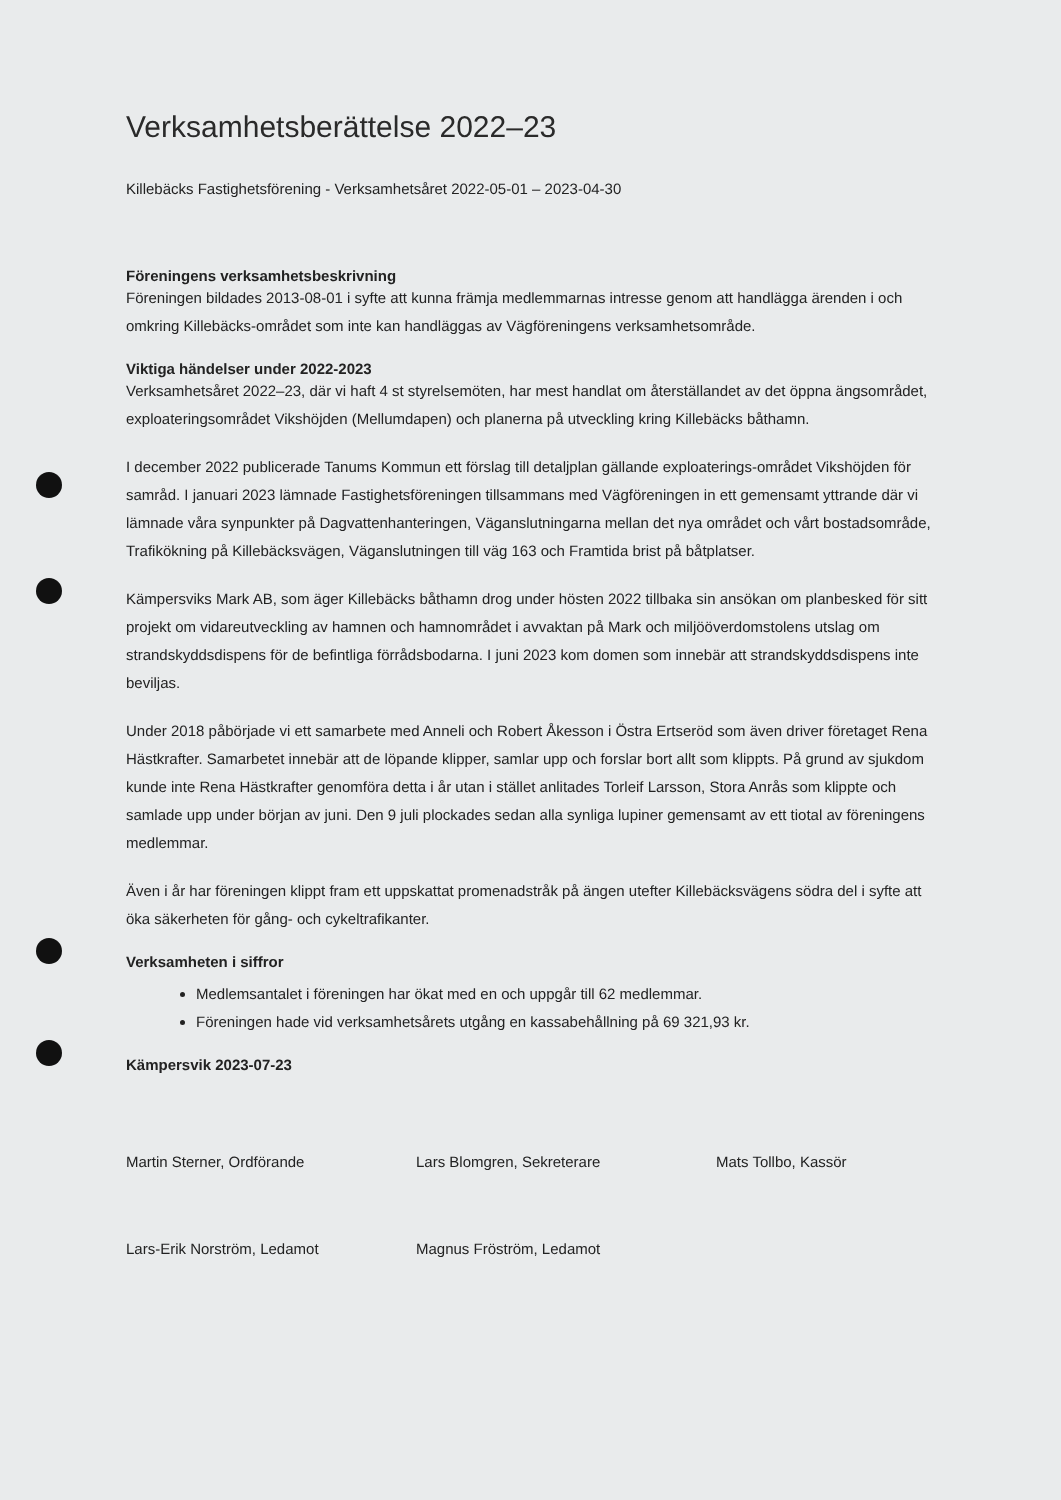Verksamhetsberättelse 2022–23
Killebäcks Fastighetsförening - Verksamhetsåret 2022-05-01 – 2023-04-30
Föreningens verksamhetsbeskrivning
Föreningen bildades 2013-08-01 i syfte att kunna främja medlemmarnas intresse genom att handlägga ärenden i och omkring Killebäcks-området som inte kan handläggas av Vägföreningens verksamhetsområde.
Viktiga händelser under 2022-2023
Verksamhetsåret 2022–23, där vi haft 4 st styrelsemöten, har mest handlat om återställandet av det öppna ängsområdet, exploateringsområdet Vikshöjden (Mellumdapen) och planerna på utveckling kring Killebäcks båthamn.
I december 2022 publicerade Tanums Kommun ett förslag till detaljplan gällande exploaterings-området Vikshöjden för samråd. I januari 2023 lämnade Fastighetsföreningen tillsammans med Vägföreningen in ett gemensamt yttrande där vi lämnade våra synpunkter på Dagvattenhanteringen, Väganslutningarna mellan det nya området och vårt bostadsområde, Trafikökning på Killebäcksvägen, Väganslutningen till väg 163 och Framtida brist på båtplatser.
Kämpersviks Mark AB, som äger Killebäcks båthamn drog under hösten 2022 tillbaka sin ansökan om planbesked för sitt projekt om vidareutveckling av hamnen och hamnområdet i avvaktan på Mark och miljööverdomstolens utslag om strandskyddsdispens för de befintliga förrådsbodarna. I juni 2023 kom domen som innebär att strandskyddsdispens inte beviljas.
Under 2018 påbörjade vi ett samarbete med Anneli och Robert Åkesson i Östra Ertseröd som även driver företaget Rena Hästkrafter. Samarbetet innebär att de löpande klipper, samlar upp och forslar bort allt som klippts. På grund av sjukdom kunde inte Rena Hästkrafter genomföra detta i år utan i stället anlitades Torleif Larsson, Stora Anrås som klippte och samlade upp under början av juni. Den 9 juli plockades sedan alla synliga lupiner gemensamt av ett tiotal av föreningens medlemmar.
Även i år har föreningen klippt fram ett uppskattat promenadstråk på ängen utefter Killebäcksvägens södra del i syfte att öka säkerheten för gång- och cykeltrafikanter.
Verksamheten i siffror
Medlemsantalet i föreningen har ökat med en och uppgår till 62 medlemmar.
Föreningen hade vid verksamhetsårets utgång en kassabehållning på 69 321,93 kr.
Kämpersvik 2023-07-23
Martin Sterner, Ordförande
Lars Blomgren, Sekreterare
Mats Tollbo, Kassör
Lars-Erik Norström, Ledamot
Magnus Fröström, Ledamot